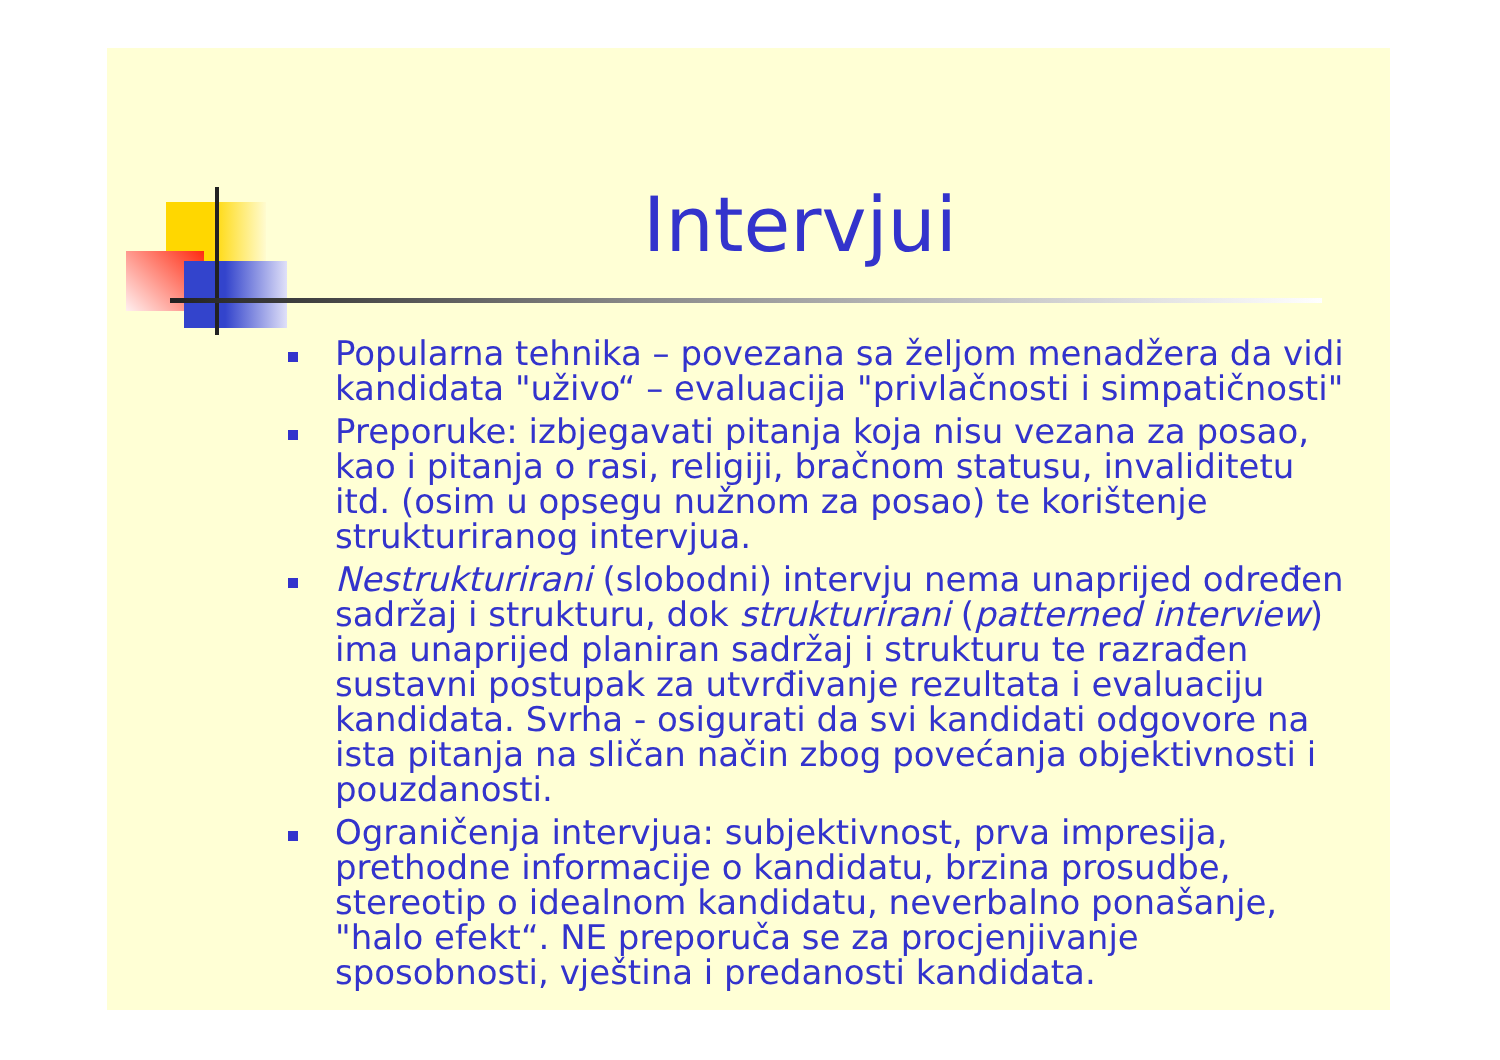Intervjui
Popularna tehnika – povezana sa željom menadžera da vidi kandidata "uživo“ – evaluacija "privlačnosti i simpatičnosti"
Preporuke: izbjegavati pitanja koja nisu vezana za posao, kao i pitanja o rasi, religiji, bračnom statusu, invaliditetu itd. (osim u opsegu nužnom za posao) te korištenje strukturiranog intervjua.
Nestrukturirani (slobodni) intervju nema unaprijed određen sadržaj i strukturu, dok strukturirani (patterned interview) ima unaprijed planiran sadržaj i strukturu te razrađen sustavni postupak za utvrđivanje rezultata i evaluaciju kandidata. Svrha - osigurati da svi kandidati odgovore na ista pitanja na sličan način zbog povećanja objektivnosti i pouzdanosti.
Ograničenja intervjua: subjektivnost, prva impresija, prethodne informacije o kandidatu, brzina prosudbe, stereotip o idealnom kandidatu, neverbalno ponašanje, "halo efekt“. NE preporuča se za procjenjivanje sposobnosti, vještina i predanosti kandidata.